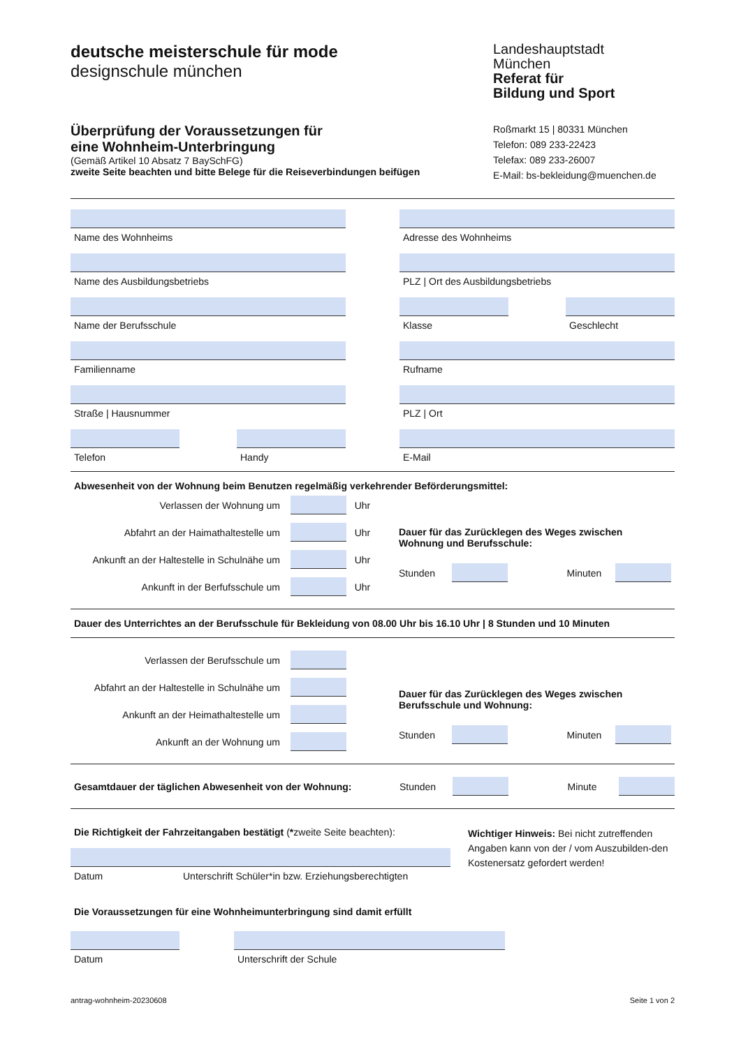deutsche meisterschule für mode
designschule münchen
Überprüfung der Voraussetzungen für
eine Wohnheim-Unterbringung
(Gemäß Artikel 10 Absatz 7 BaySchFG)
zweite Seite beachten und bitte Belege für die Reiseverbindungen beifügen
Landeshauptstadt
München
Referat für
Bildung und Sport
Roßmarkt 15 | 80331 München
Telefon: 089 233-22423
Telefax: 089 233-26007
E-Mail: bs-bekleidung@muenchen.de
Name des Wohnheims Adresse des Wohnheims
Name des Ausbildungsbetriebs PLZ | Ort des Ausbildungsbetriebs
Name der Berufsschule Klasse Geschlecht
Familienname Rufname
Straße | Hausnummer PLZ | Ort
Telefon Handy E-Mail
Abwesenheit von der Wohnung beim Benutzen regelmäßig verkehrender Beförderungsmittel:
Verlassen der Wohnung um Uhr
Abfahrt an der Haimathaltestelle um Uhr
Ankunft an der Haltestelle in Schulnähe um Uhr
Ankunft in der Berfufsschule um Uhr
Dauer für das Zurücklegen des Weges zwischen
Wohnung und Berufsschule:
Stunden Minuten
Dauer des Unterrichtes an der Berufsschule für Bekleidung von 08.00 Uhr bis 16.10 Uhr | 8 Stunden und 10 Minuten
Verlassen der Berufsschule um
Abfahrt an der Haltestelle in Schulnähe um
Ankunft an der Heimathaltestelle um
Ankunft an der Wohnung um
Dauer für das Zurücklegen des Weges zwischen
Berufsschule und Wohnung:
Stunden Minuten
Gesamtdauer der täglichen Abwesenheit von der Wohnung: Stunden Minute
Die Richtigkeit der Fahrzeitangaben bestätigt (*zweite Seite beachten):
Datum Unterschrift Schüler*in bzw. Erziehungsberechtigten
Wichtiger Hinweis: Bei nicht zutreffenden Angaben kann von der / vom Auszubilden-den Kostenersatz gefordert werden!
Die Voraussetzungen für eine Wohnheimunterbringung sind damit erfüllt
Datum Unterschrift der Schule
antrag-wohnheim-20230608 Seite 1 von 2